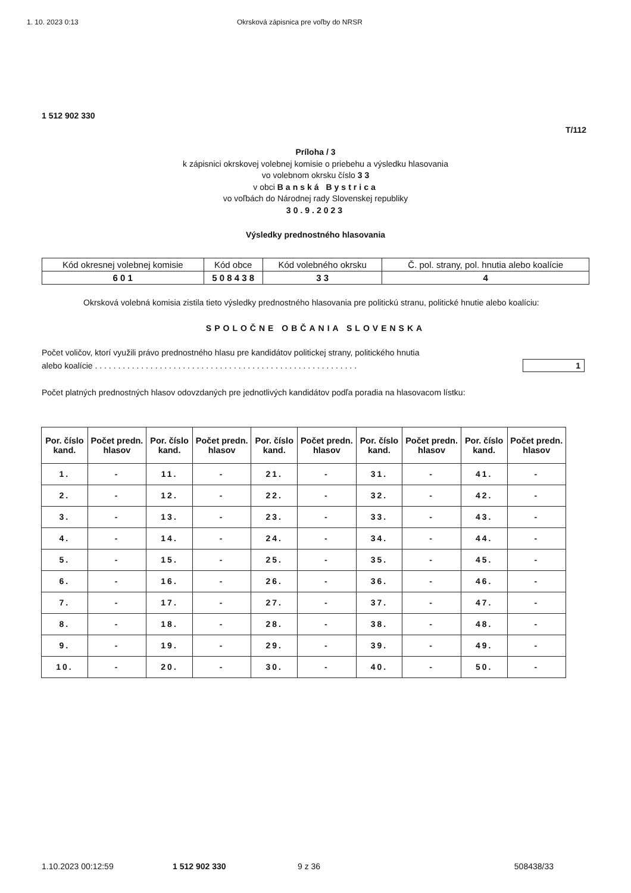1. 10. 2023 0:13 Okrsková zápisnica pre voľby do NRSR
1 512 902 330
T/112
Príloha / 3
k zápisnici okrskovej volebnej komisie o priebehu a výsledku hlasovania
vo volebnom okrsku číslo 3 3
v obci Banská Bystrica
vo voľbách do Národnej rady Slovenskej republiky
30.9.2023
Výsledky prednostného hlasovania
| Kód okresnej volebnej komisie | Kód obce | Kód volebného okrsku | Č. pol. strany, pol. hnutia alebo koalície |
| 6 0 1 | 5 0 8 4 3 8 | 3 3 | 4 |
Okrsková volebná komisia zistila tieto výsledky prednostného hlasovania pre politickú stranu, politické hnutie alebo koalíciu:
SPOLOČNE OBČANIA SLOVENSKA
Počet voličov, ktorí využili právo prednostného hlasu pre kandidátov politickej strany, politického hnutia
alebo koalície . . . . . . . . . . . . . . . . . . . . . . . . . . . . . . . . . . . . . . . . . . . . . . . . . . . . . . . . .
1
Počet platných prednostných hlasov odovzdaných pre jednotlivých kandidátov podľa poradia na hlasovacom lístku:
| Por. číslo kand. | Počet predn. hlasov | Por. číslo kand. | Počet predn. hlasov | Por. číslo kand. | Počet predn. hlasov | Por. číslo kand. | Počet predn. hlasov | Por. číslo kand. | Počet predn. hlasov |
| --- | --- | --- | --- | --- | --- | --- | --- | --- | --- |
| 1. | - | 11. | - | 21. | - | 31. | - | 41. | - |
| 2. | - | 12. | - | 22. | - | 32. | - | 42. | - |
| 3. | - | 13. | - | 23. | - | 33. | - | 43. | - |
| 4. | - | 14. | - | 24. | - | 34. | - | 44. | - |
| 5. | - | 15. | - | 25. | - | 35. | - | 45. | - |
| 6. | - | 16. | - | 26. | - | 36. | - | 46. | - |
| 7. | - | 17. | - | 27. | - | 37. | - | 47. | - |
| 8. | - | 18. | - | 28. | - | 38. | - | 48. | - |
| 9. | - | 19. | - | 29. | - | 39. | - | 49. | - |
| 10. | - | 20. | - | 30. | - | 40. | - | 50. | - |
1.10.2023 00:12:59 1 512 902 330 9 z 36 508438/33